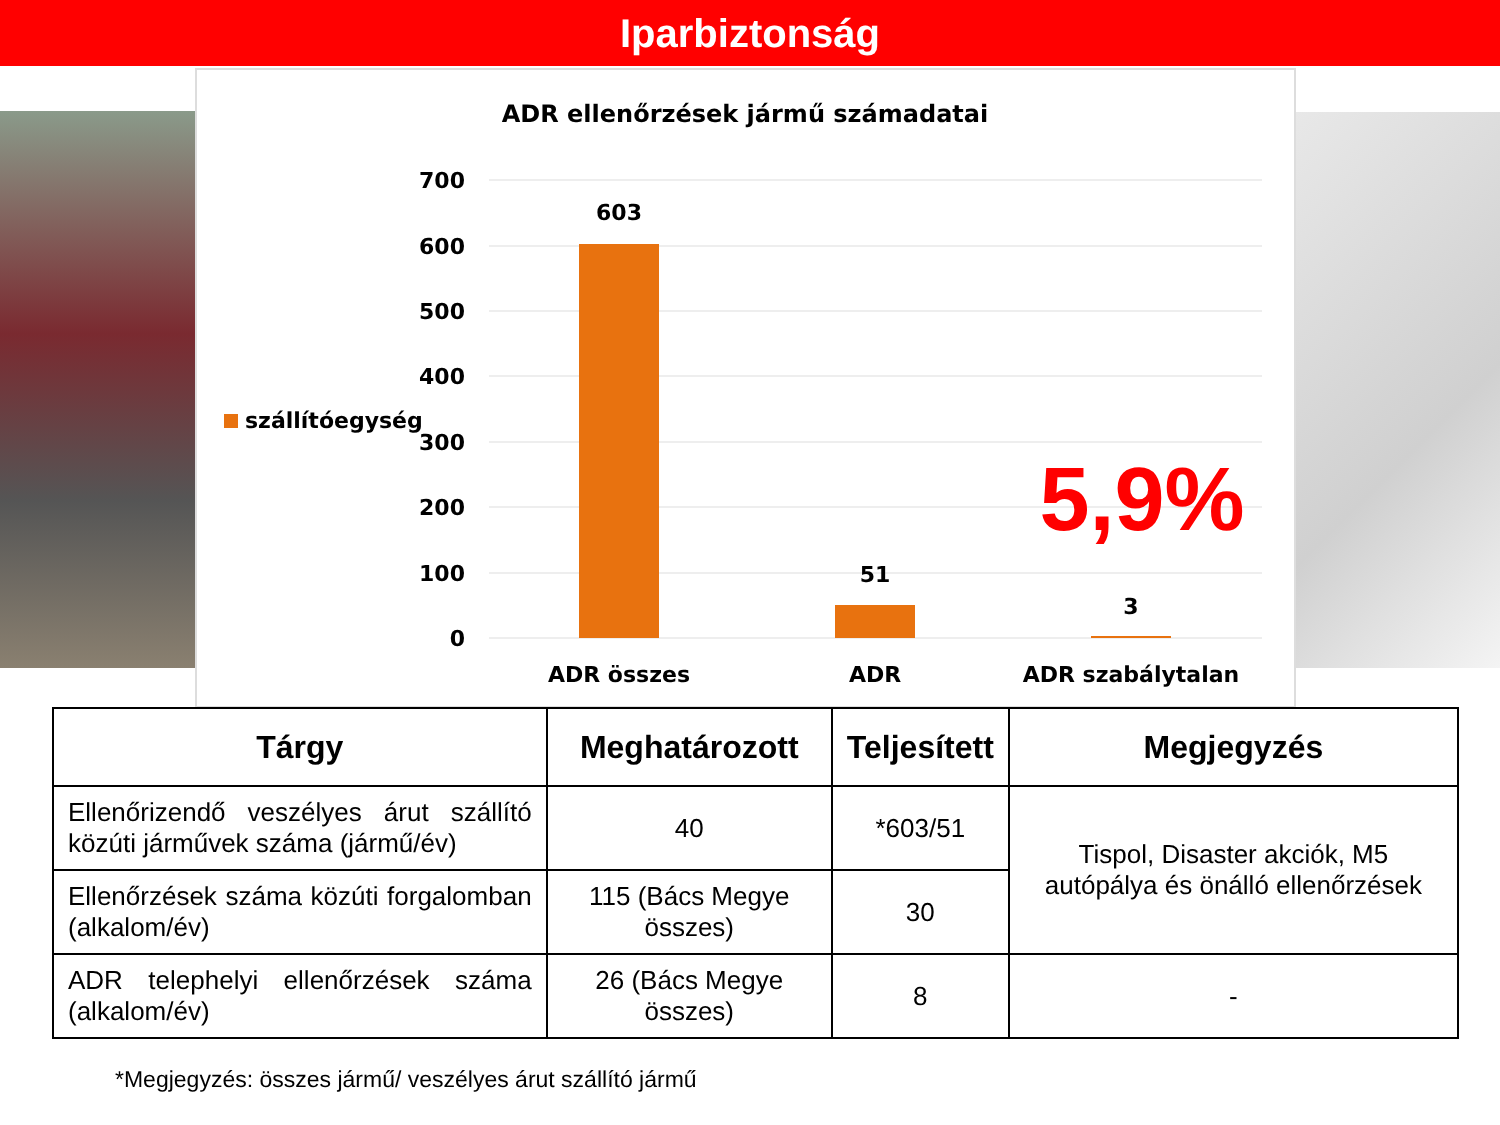Iparbiztonság
ADR ellenőrzések jármű számadatai
700
600
500
400
300
200
100
0
603
51
3
ADR összes
ADR
ADR szabálytalan
szállítóegység
5,9%
| Tárgy | Meghatározott | Teljesített | Megjegyzés |
| --- | --- | --- | --- |
| Ellenőrizendő veszélyes árut szállító közúti járművek száma (jármű/év) | 40 | *603/51 | Tispol, Disaster akciók, M5 autópálya és önálló ellenőrzések |
| Ellenőrzések száma közúti forgalomban (alkalom/év) | 115 (Bács Megye összes) | 30 | |
| ADR telephelyi ellenőrzések száma (alkalom/év) | 26 (Bács Megye összes) | 8 | - |
*Megjegyzés: összes jármű/ veszélyes árut szállító jármű